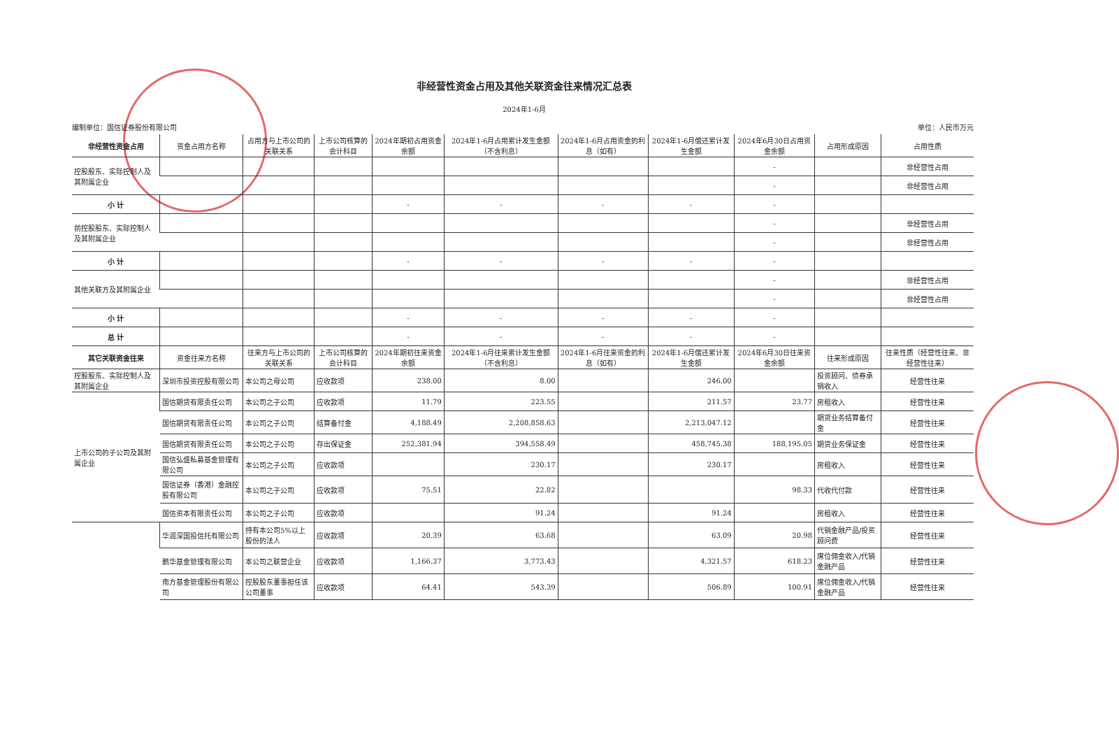非经营性资金占用及其他关联资金往来情况汇总表
2024年1-6月
编制单位：国信证券股份有限公司 单位：人民币万元
| 非经营性资金占用 | 资金占用方名称 | 占用方与上市公司的关联关系 | 上市公司核算的会计科目 | 2024年期初占用资金余额 | 2024年1-6月占用累计发生金额（不含利息） | 2024年1-6月占用资金的利息（如有） | 2024年1-6月偿还累计发生金额 | 2024年6月30日占用资金余额 | 占用形成原因 | 占用性质 |
| --- | --- | --- | --- | --- | --- | --- | --- | --- | --- | --- |
| 控股股东、实际控制人及其附属企业 | | | | | | | | - | | 非经营性占用 |
| | | | | | | | | - | | 非经营性占用 |
| 小 计 | | | | - | - | - | - | - | | |
| 前控股股东、实际控制人及其附属企业 | | | | | | | | - | | 非经营性占用 |
| | | | | | | | | - | | 非经营性占用 |
| 小 计 | | | | - | - | - | - | - | | |
| 其他关联方及其附属企业 | | | | | | | | - | | 非经营性占用 |
| | | | | | | | | - | | 非经营性占用 |
| 小 计 | | | | - | - | - | - | - | | |
| 总 计 | | | | - | - | - | - | - | | |
| 其它关联资金往来 | 资金往来方名称 | 往来方与上市公司的关联关系 | 上市公司核算的会计科目 | 2024年期初往来资金余额 | 2024年1-6月往来累计发生金额（不含利息） | 2024年1-6月往来资金的利息（如有） | 2024年1-6月偿还累计发生金额 | 2024年6月30日往来资金余额 | 往来形成原因 | 往来性质（经营性往来、非经营性往来） |
| 控股股东、实际控制人及其附属企业 | 深圳市投资控股有限公司 | 本公司之母公司 | 应收款项 | 238.00 | 8.00 | | 246.00 | | 投资顾问、债券承销收入 | 经营性往来 |
| 上市公司的子公司及其附属企业 | 国信期货有限责任公司 | 本公司之子公司 | 应收款项 | 11.79 | 223.55 | | 211.57 | 23.77 | 房租收入 | 经营性往来 |
| | 国信期货有限责任公司 | 本公司之子公司 | 结算备付金 | 4,188.49 | 2,208,858.63 | | 2,213,047.12 | | 期货业务结算备付金 | 经营性往来 |
| | 国信期货有限责任公司 | 本公司之子公司 | 存出保证金 | 252,381.94 | 394,558.49 | | 458,745.38 | 188,195.05 | 期货业务保证金 | 经营性往来 |
| | 国信弘盛私募基金管理有限公司 | 本公司之子公司 | 应收款项 | | 230.17 | | 230.17 | | 房租收入 | 经营性往来 |
| | 国信证券（香港）金融控股有限公司 | 本公司之子公司 | 应收款项 | 75.51 | 22.82 | | | 98.33 | 代收代付款 | 经营性往来 |
| | 国信资本有限责任公司 | 本公司之子公司 | 应收款项 | | 91.24 | | 91.24 | | 房租收入 | 经营性往来 |
| | 华润深国投信托有限公司 | 持有本公司5%以上股份的法人 | 应收款项 | 20.39 | 63.68 | | 63.09 | 20.98 | 代销金融产品/投资顾问费 | 经营性往来 |
| | 鹏华基金管理有限公司 | 本公司之联营企业 | 应收款项 | 1,166.37 | 3,773.43 | | 4,321.57 | 618.23 | 席位佣金收入/代销金融产品 | 经营性往来 |
| | 南方基金管理股份有限公司 | 控股股东董事担任该公司董事 | 应收款项 | 64.41 | 543.39 | | 506.89 | 100.91 | 席位佣金收入/代销金融产品 | 经营性往来 |